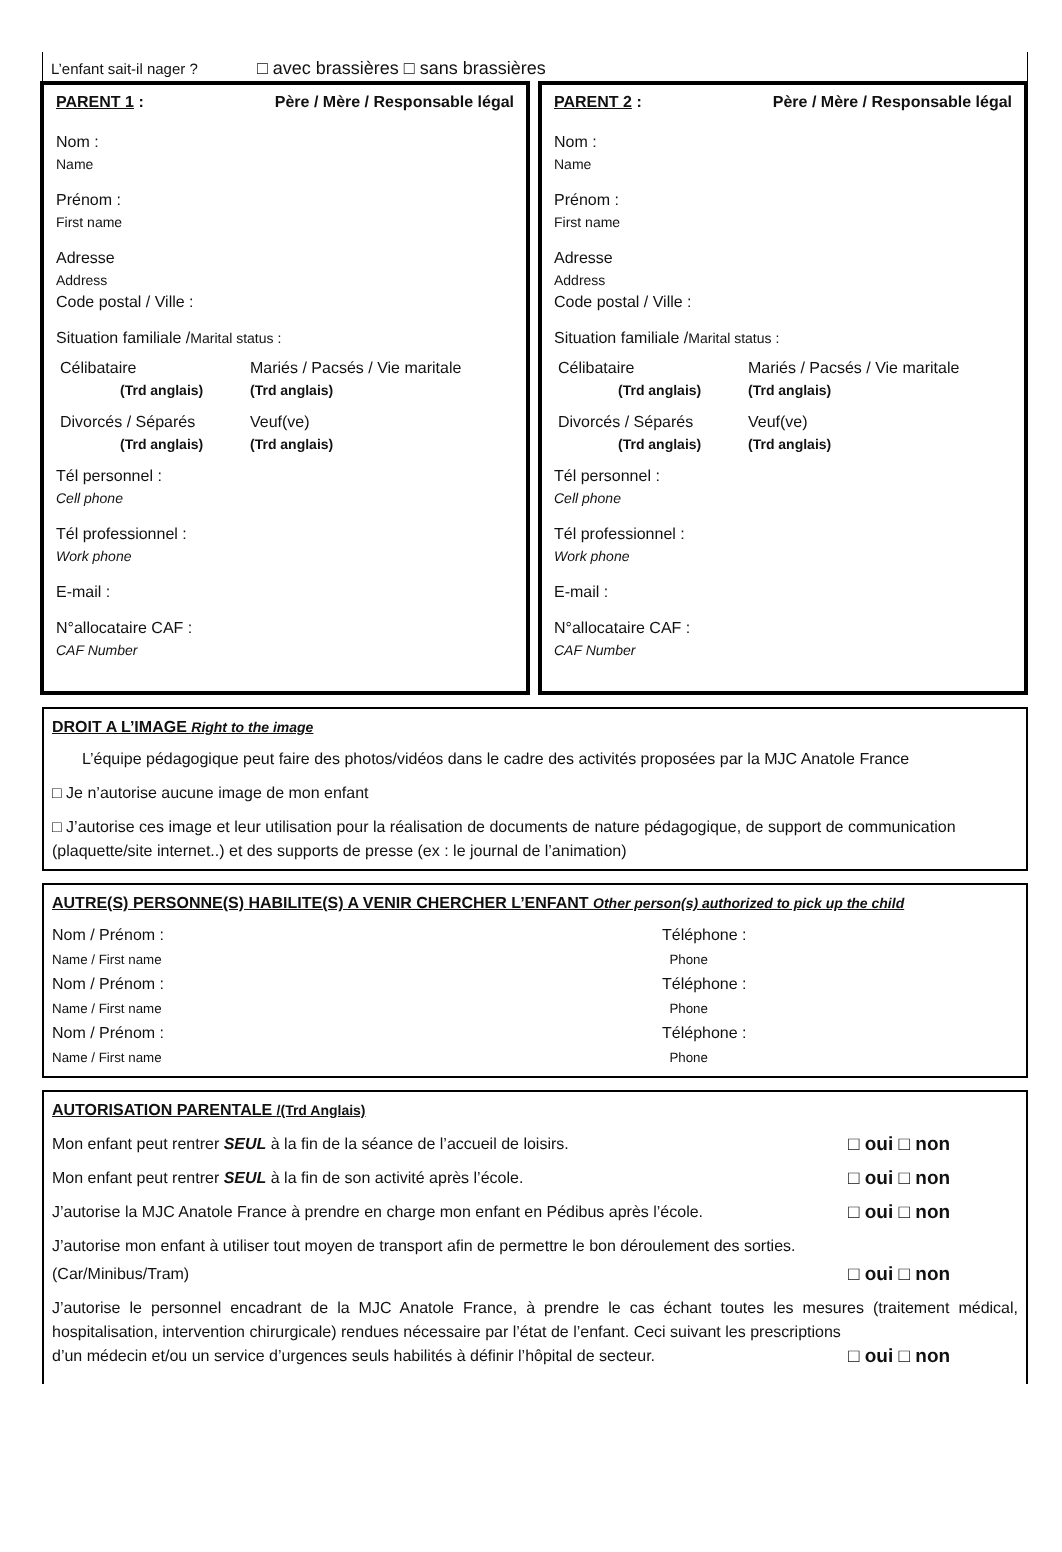L’enfant sait-il nager ? □ avec brassières □ sans brassières
PARENT 1 : Père / Mère / Responsable légal
Nom :
Name
Prénom :
First name
Adresse
Address
Code postal / Ville :
Situation familiale /Marital status :
Célibataire Mariés / Pacsés / Vie maritale (Trd anglais) (Trd anglais)
Divorcés / Séparés Veuf(ve) (Trd anglais) (Trd anglais)
Tél personnel :
Cell phone
Tél professionnel :
Work phone
E-mail :
N°allocataire CAF :
CAF Number
PARENT 2 : Père / Mère / Responsable légal
Nom :
Name
Prénom :
First name
Adresse
Address
Code postal / Ville :
Situation familiale /Marital status :
Célibataire Mariés / Pacsés / Vie maritale (Trd anglais) (Trd anglais)
Divorcés / Séparés Veuf(ve) (Trd anglais) (Trd anglais)
Tél personnel :
Cell phone
Tél professionnel :
Work phone
E-mail :
N°allocataire CAF :
CAF Number
DROIT A L’IMAGE Right to the image
L’équipe pédagogique peut faire des photos/vidéos dans le cadre des activités proposées par la MJC Anatole France
□ Je n’autorise aucune image de mon enfant
□ J’autorise ces image et leur utilisation pour la réalisation de documents de nature pédagogique, de support de communication (plaquette/site internet..) et des supports de presse (ex : le journal de l’animation)
AUTRE(S) PERSONNE(S) HABILITE(S) A VENIR CHERCHER L’ENFANT Other person(s) authorized to pick up the child
Nom / Prénom :
Name / First name
Téléphone :
Phone
Nom / Prénom :
Name / First name
Téléphone :
Phone
Nom / Prénom :
Name / First name
Téléphone :
Phone
AUTORISATION PARENTALE /(Trd Anglais)
Mon enfant peut rentrer SEUL à la fin de la séance de l’accueil de loisirs. □ oui □ non
Mon enfant peut rentrer SEUL à la fin de son activité après l’école. □ oui □ non
J’autorise la MJC Anatole France à prendre en charge mon enfant en Pédibus après l’école. □ oui □ non
J’autorise mon enfant à utiliser tout moyen de transport afin de permettre le bon déroulement des sorties.
(Car/Minibus/Tram) □ oui □ non
J’autorise le personnel encadrant de la MJC Anatole France, à prendre le cas échant toutes les mesures (traitement médical, hospitalisation, intervention chirurgicale) rendues nécessaire par l’état de l’enfant. Ceci suivant les prescriptions
d’un médecin et/ou un service d’urgences seuls habilités à définir l’hôpital de secteur. □ oui □ non